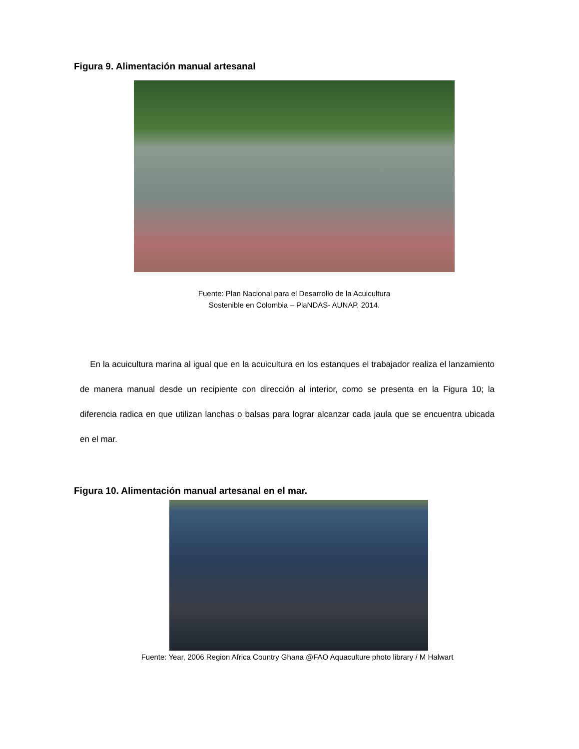Figura 9. Alimentación manual artesanal
Fuente: Plan Nacional para el Desarrollo de la Acuicultura
Sostenible en Colombia – PlaNDAS- AUNAP, 2014.
En la acuicultura marina al igual que en la acuicultura en los estanques el trabajador realiza el lanzamiento de manera manual desde un recipiente con dirección al interior, como se presenta en la Figura 10; la diferencia radica en que utilizan lanchas o balsas para lograr alcanzar cada jaula que se encuentra ubicada en el mar.
Figura 10. Alimentación manual artesanal en el mar.
Fuente: Year, 2006 Region Africa Country Ghana @FAO Aquaculture photo library / M Halwart